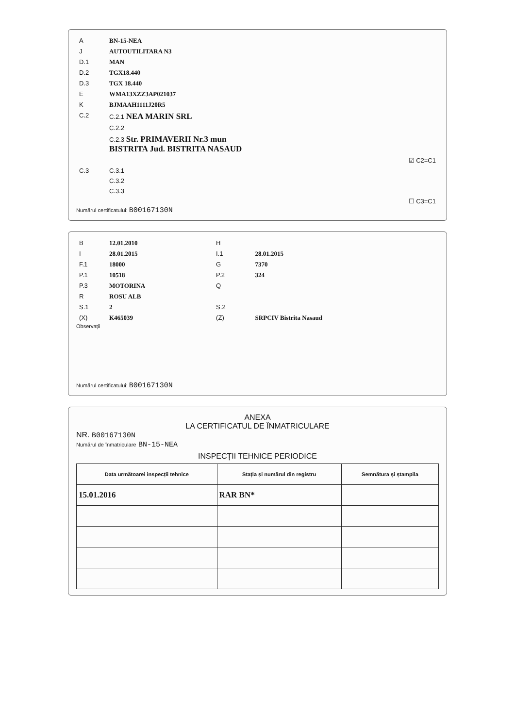| A | BN-15-NEA |
| J | AUTOUTILITARA N3 |
| D.1 | MAN |
| D.2 | TGX18.440 |
| D.3 | TGX 18.440 |
| E | WMA13XZZ3AP021037 |
| K | BJMAAH1111J20R5 |
| C.2 | C.2.1 NEA MARIN SRL |
| | C.2.2 |
| | C.2.3 Str. PRIMAVERII Nr.3 mun BISTRITA Jud. BISTRITA NASAUD |
| | ☑ C2=C1 |
| C.3 | C.3.1 |
| | C.3.2 |
| | C.3.3 |
| | ☐ C3=C1 |
Numărul certificatului: B00167130N
| B | 12.01.2010 | H | |
| I | 28.01.2015 | I.1 | 28.01.2015 |
| F.1 | 18000 | G | 7370 |
| P.1 | 10518 | P.2 | 324 |
| P.3 | MOTORINA | Q | |
| R | ROSU ALB | | |
| S.1 | 2 | S.2 | |
| (X) | K465039 | (Z) | SRPCIV Bistrita Nasaud |
Observații
Numărul certificatului: B00167130N
ANEXA
LA CERTIFICATUL DE ÎNMATRICULARE
NR. B00167130N
Numărul de înmatriculare BN-15-NEA
INSPECȚII TEHNICE PERIODICE
| Data următoarei inspecții tehnice | Stația și numărul din registru | Semnătura și ștampila |
| --- | --- | --- |
| 15.01.2016 | RAR BN* | |